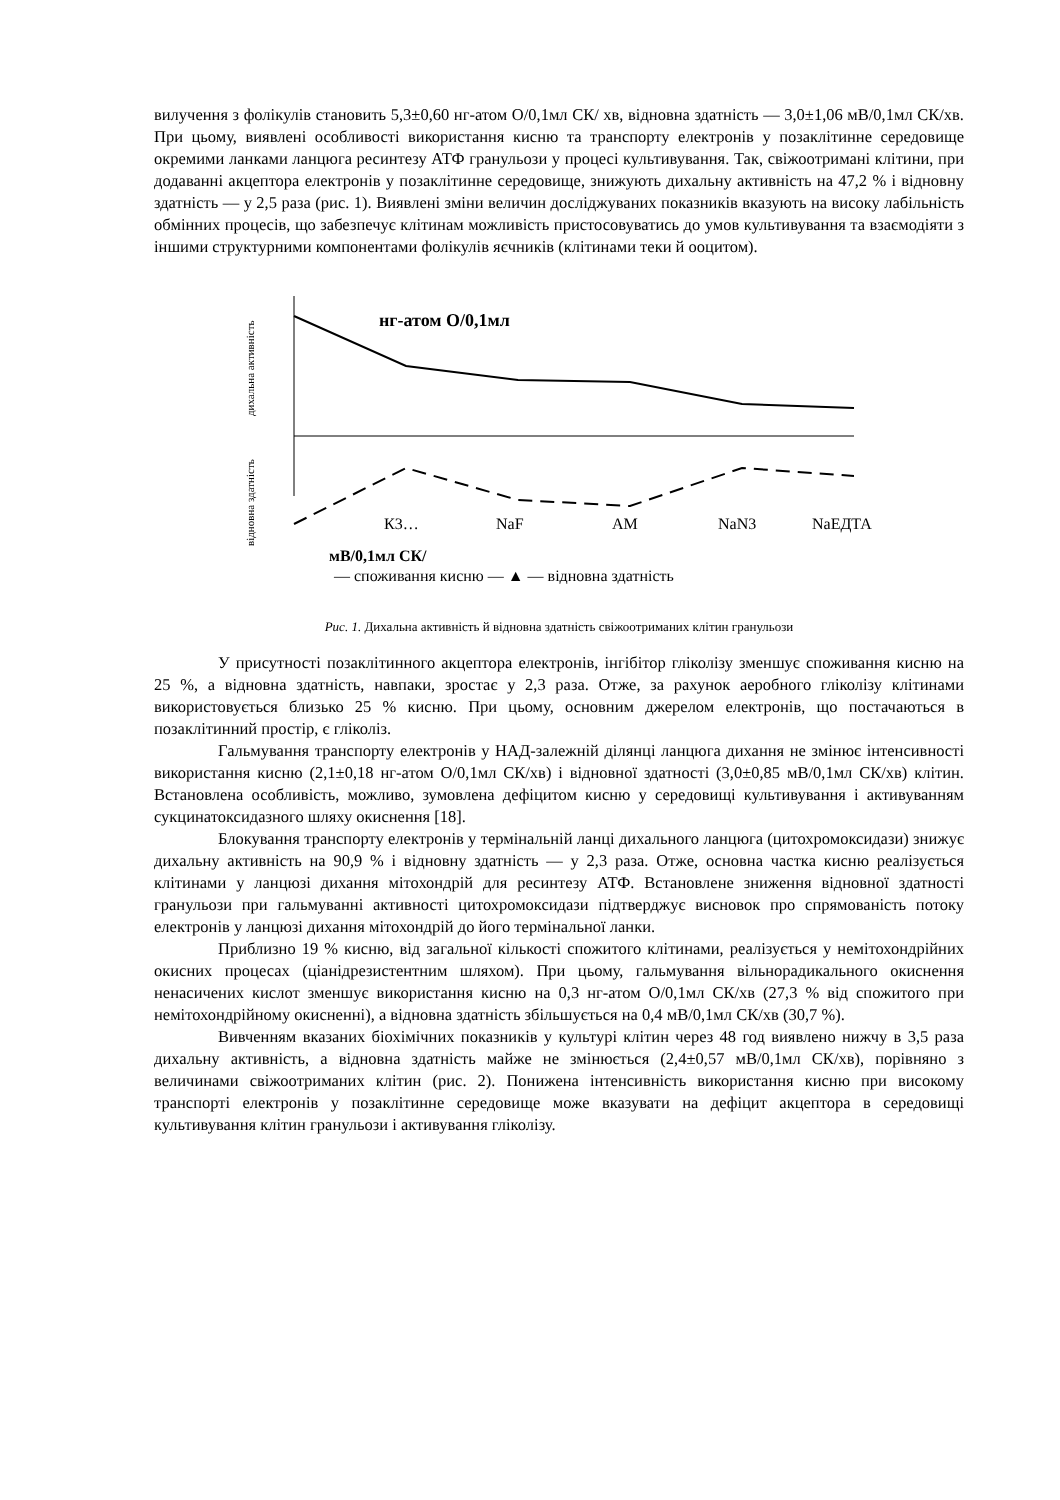вилучення з фолікулів становить 5,3±0,60 нг-атом О/0,1мл СК/ хв, відновна здатність — 3,0±1,06 мВ/0,1мл СК/хв. При цьому, виявлені особливості використання кисню та транспорту електронів у позаклітинне середовище окремими ланками ланцюга ресинтезу АТФ гранульози у процесі культивування. Так, свіжоотримані клітини, при додаванні акцептора електронів у позаклітинне середовище, знижують дихальну активність на 47,2 % і відновну здатність — у 2,5 раза (рис. 1). Виявлені зміни величин досліджуваних показників вказують на високу лабільність обмінних процесів, що забезпечує клітинам можливість пристосовуватись до умов культивування та взаємодіяти з іншими структурними компонентами фолікулів яєчників (клітинами теки й ооцитом).
дихальна активність
відновна здатність
нг-атом О/0,1мл
К3…
NaF
АМ
NaN3
NaЕДТА
мВ/0,1мл СК/
— споживання кисню — ▲ — відновна здатність
Рис. 1. Дихальна активність й відновна здатність свіжоотриманих клітин гранульози
У присутності позаклітинного акцептора електронів, інгібітор гліколізу зменшує споживання кисню на 25 %, а відновна здатність, навпаки, зростає у 2,3 раза. Отже, за рахунок аеробного гліколізу клітинами використовується близько 25 % кисню. При цьому, основним джерелом електронів, що постачаються в позаклітинний простір, є гліколіз.
Гальмування транспорту електронів у НАД-залежній ділянці ланцюга дихання не змінює інтенсивності використання кисню (2,1±0,18 нг-атом О/0,1мл СК/хв) і відновної здатності (3,0±0,85 мВ/0,1мл СК/хв) клітин. Встановлена особливість, можливо, зумовлена дефіцитом кисню у середовищі культивування і активуванням сукцинатоксидазного шляху окиснення [18].
Блокування транспорту електронів у термінальній ланці дихального ланцюга (цитохромоксидази) знижує дихальну активність на 90,9 % і відновну здатність — у 2,3 раза. Отже, основна частка кисню реалізується клітинами у ланцюзі дихання мітохондрій для ресинтезу АТФ. Встановлене зниження відновної здатності гранульози при гальмуванні активності цитохромоксидази підтверджує висновок про спрямованість потоку електронів у ланцюзі дихання мітохондрій до його термінальної ланки.
Приблизно 19 % кисню, від загальної кількості спожитого клітинами, реалізується у немітохондрійних окисних процесах (ціанідрезистентним шляхом). При цьому, гальмування вільнорадикального окиснення ненасичених кислот зменшує використання кисню на 0,3 нг-атом О/0,1мл СК/хв (27,3 % від спожитого при немітохондрійному окисненні), а відновна здатність збільшується на 0,4 мВ/0,1мл СК/хв (30,7 %).
Вивченням вказаних біохімічних показників у культурі клітин через 48 год виявлено нижчу в 3,5 раза дихальну активність, а відновна здатність майже не змінюється (2,4±0,57 мВ/0,1мл СК/хв), порівняно з величинами свіжоотриманих клітин (рис. 2). Понижена інтенсивність використання кисню при високому транспорті електронів у позаклітинне середовище може вказувати на дефіцит акцептора в середовищі культивування клітин гранульози і активування гліколізу.